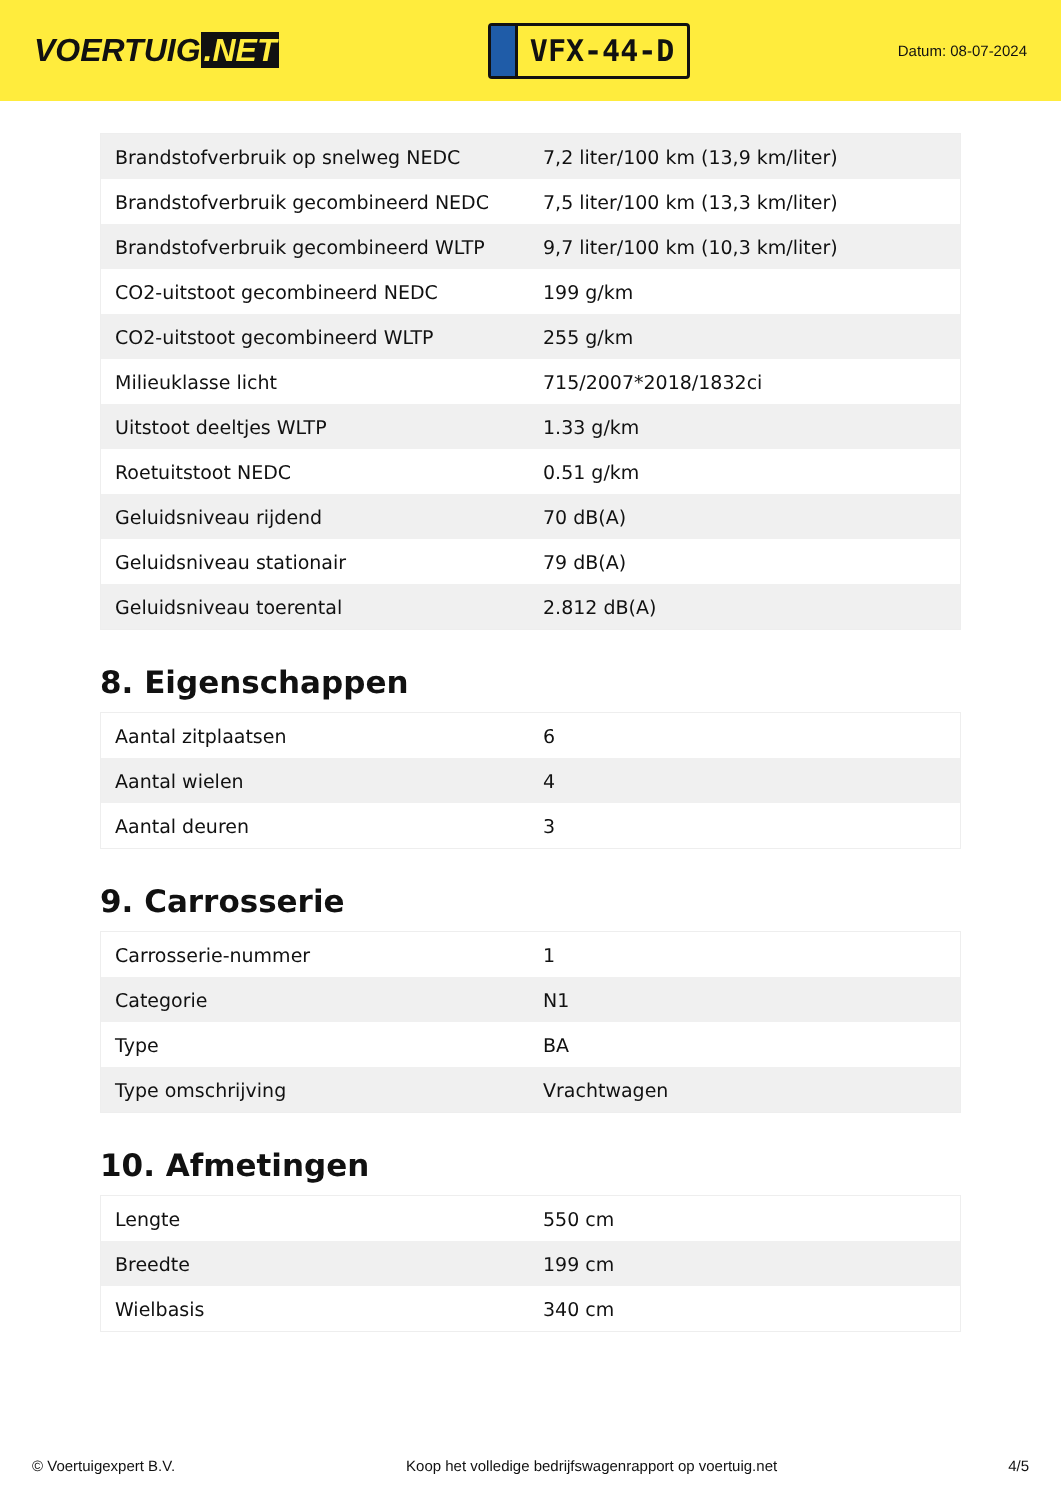VOERTUIG.NET
VFX-44-D
Datum: 08-07-2024
| Brandstofverbruik op snelweg NEDC | 7,2 liter/100 km (13,9 km/liter) |
| Brandstofverbruik gecombineerd NEDC | 7,5 liter/100 km (13,3 km/liter) |
| Brandstofverbruik gecombineerd WLTP | 9,7 liter/100 km (10,3 km/liter) |
| CO2-uitstoot gecombineerd NEDC | 199 g/km |
| CO2-uitstoot gecombineerd WLTP | 255 g/km |
| Milieuklasse licht | 715/2007*2018/1832ci |
| Uitstoot deeltjes WLTP | 1.33 g/km |
| Roetuitstoot NEDC | 0.51 g/km |
| Geluidsniveau rijdend | 70 dB(A) |
| Geluidsniveau stationair | 79 dB(A) |
| Geluidsniveau toerental | 2.812 dB(A) |
8. Eigenschappen
| Aantal zitplaatsen | 6 |
| Aantal wielen | 4 |
| Aantal deuren | 3 |
9. Carrosserie
| Carrosserie-nummer | 1 |
| Categorie | N1 |
| Type | BA |
| Type omschrijving | Vrachtwagen |
10. Afmetingen
| Lengte | 550 cm |
| Breedte | 199 cm |
| Wielbasis | 340 cm |
© Voertuigexpert B.V. Koop het volledige bedrijfswagenrapport op voertuig.net 4/5